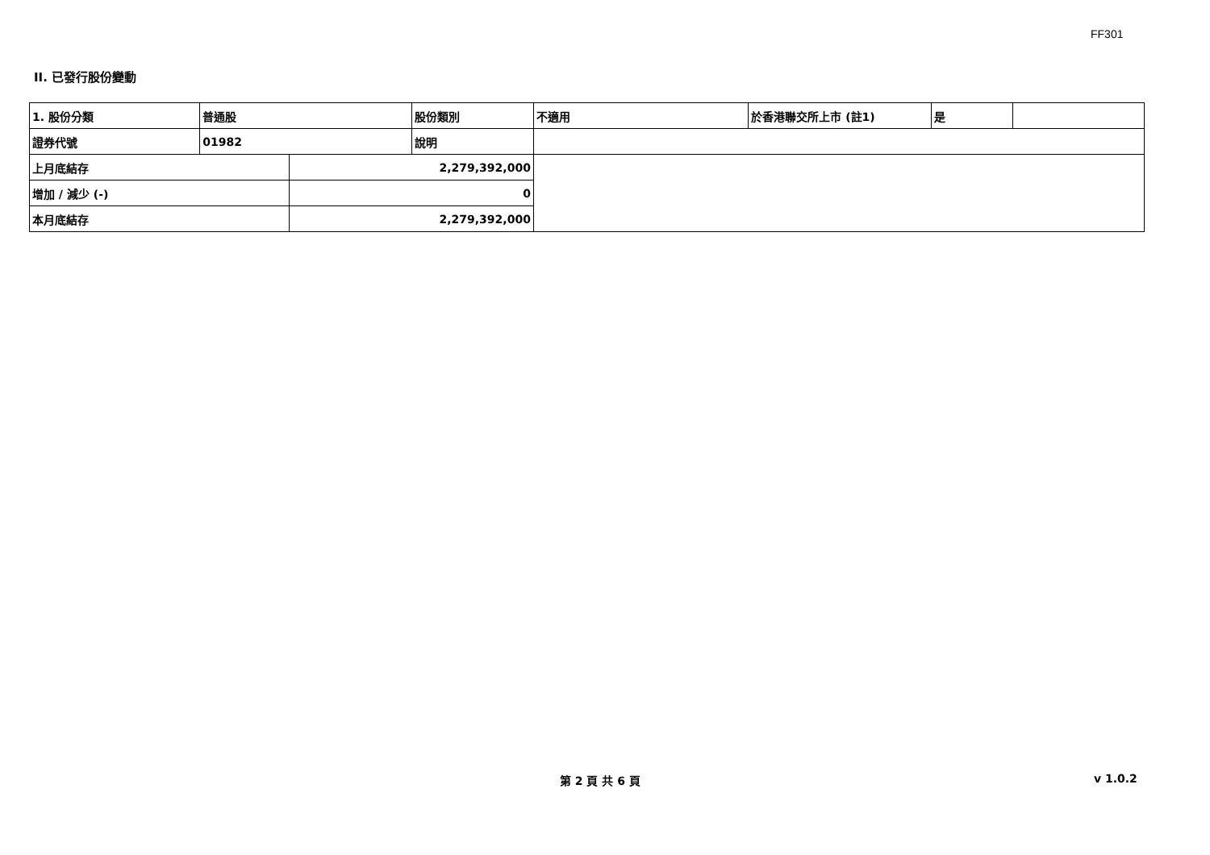FF301
II. 已發行股份變動
| 1. 股份分類 | 普通股 | | 股份類別 | 不適用 | 於香港聯交所上市 (註1) | 是 | |
| 證券代號 | 01982 | | 說明 | | | | |
| 上月底結存 | | 2,279,392,000 | | | | | |
| 增加 / 減少 (-) | | 0 | | | | | |
| 本月底結存 | | 2,279,392,000 | | | | | |
第 2 頁 共 6 頁 v 1.0.2